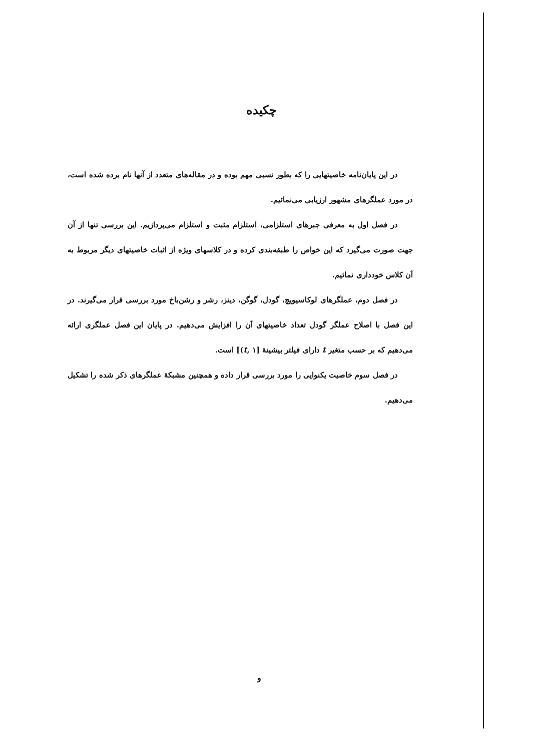چکیده
در این پایان‌نامه خاصیتهایی را که بطور نسبی مهم بوده و در مقاله‌های متعدد از آنها نام برده شده است، در مورد عملگرهای مشهور ارزیابی می‌نمائیم.
در فصل اول به معرفی جبرهای استلزامی، استلزام مثبت و استلزام می‌پردازیم. این بررسی تنها از آن جهت صورت می‌گیرد که این خواص را طبقه‌بندی کرده و در کلاسهای ویژه از اثبات خاصیتهای دیگر مربوط به آن کلاس خودداری نمائیم.
در فصل دوم، عملگرهای لوکاسیویچ، گودل، گوگن، دینز، رشر و رشن‌باخ مورد بررسی قرار می‌گیرند. در این فصل با اصلاح عملگر گودل تعداد خاصیتهای آن را افزایش می‌دهیم. در پایان این فصل عملگری ارائه می‌دهیم که بر حسب متغیر t دارای فیلتر بیشینهٔ [(t, ۱] است.
در فصل سوم خاصیت یکنوایی را مورد بررسی قرار داده و همچنین مشبکهٔ عملگرهای ذکر شده را تشکیل می‌دهیم.
و